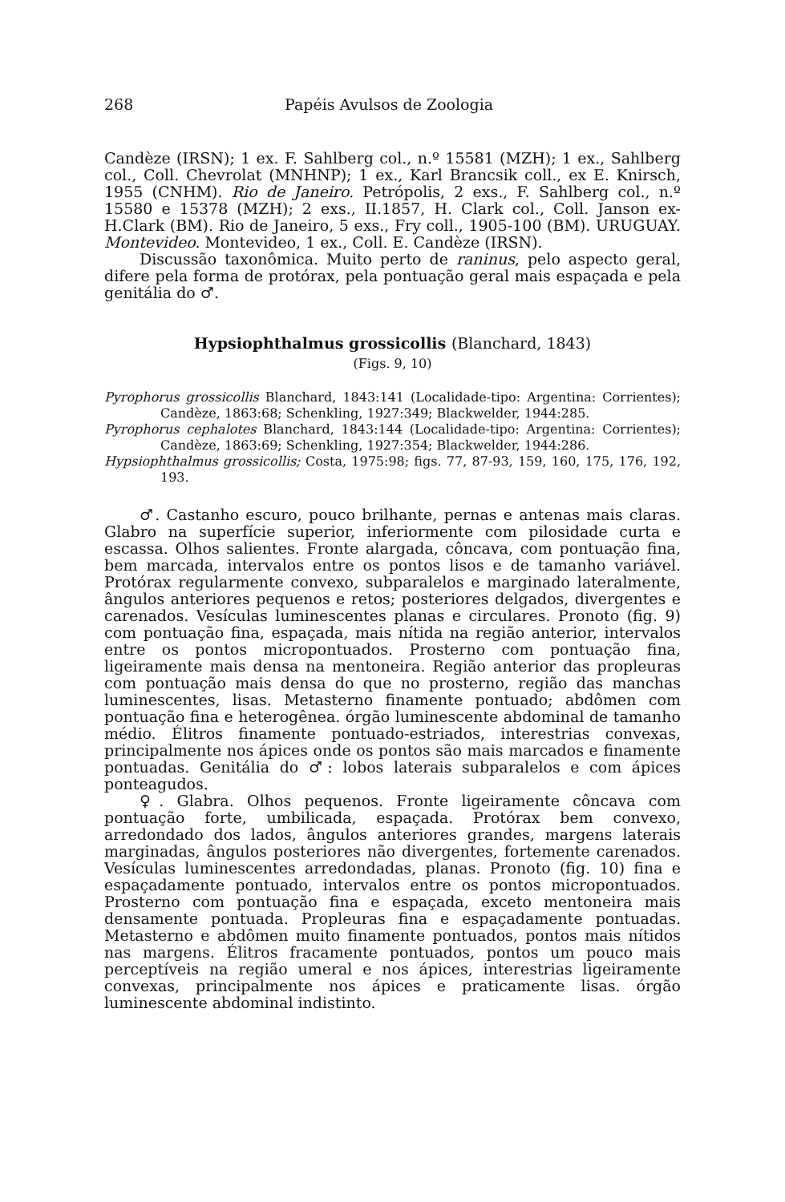268 Papéis Avulsos de Zoologia
Candèze (IRSN); 1 ex. F. Sahlberg col., n.º 15581 (MZH); 1 ex., Sahlberg col., Coll. Chevrolat (MNHNP); 1 ex., Karl Brancsik coll., ex E. Knirsch, 1955 (CNHM). Rio de Janeiro. Petrópolis, 2 exs., F. Sahlberg col., n.º 15580 e 15378 (MZH); 2 exs., II.1857, H. Clark col., Coll. Janson ex-H.Clark (BM). Rio de Janeiro, 5 exs., Fry coll., 1905-100 (BM). URUGUAY. Montevideo. Montevideo, 1 ex., Coll. E. Candèze (IRSN).
Discussão taxonômica. Muito perto de raninus, pelo aspecto geral, difere pela forma de protórax, pela pontuação geral mais espaçada e pela genitália do ♂.
Hypsiophthalmus grossicollis (Blanchard, 1843)
(Figs. 9, 10)
Pyrophorus grossicollis Blanchard, 1843:141 (Localidade-tipo: Argentina: Corrientes); Candèze, 1863:68; Schenkling, 1927:349; Blackwelder, 1944:285.
Pyrophorus cephalotes Blanchard, 1843:144 (Localidade-tipo: Argentina: Corrientes); Candèze, 1863:69; Schenkling, 1927:354; Blackwelder, 1944:286.
Hypsiophthalmus grossicollis; Costa, 1975:98; figs. 77, 87-93, 159, 160, 175, 176, 192, 193.
♂. Castanho escuro, pouco brilhante, pernas e antenas mais claras. Glabro na superfície superior, inferiormente com pilosidade curta e escassa. Olhos salientes. Fronte alargada, côncava, com pontuação fina, bem marcada, intervalos entre os pontos lisos e de tamanho variável. Protórax regularmente convexo, subparalelos e marginado lateralmente, ângulos anteriores pequenos e retos; posteriores delgados, divergentes e carenados. Vesículas luminescentes planas e circulares. Pronoto (fig. 9) com pontuação fina, espaçada, mais nítida na região anterior, intervalos entre os pontos micropontuados. Prosterno com pontuação fina, ligeiramente mais densa na mentoneira. Região anterior das propleuras com pontuação mais densa do que no prosterno, região das manchas luminescentes, lisas. Metasterno finamente pontuado; abdômen com pontuação fina e heterogênea. órgão luminescente abdominal de tamanho médio. Élitros finamente pontuado-estriados, interestrias convexas, principalmente nos ápices onde os pontos são mais marcados e finamente pontuadas. Genitália do ♂: lobos laterais subparalelos e com ápices ponteagudos.
♀. Glabra. Olhos pequenos. Fronte ligeiramente côncava com pontuação forte, umbilicada, espaçada. Protórax bem convexo, arredondado dos lados, ângulos anteriores grandes, margens laterais marginadas, ângulos posteriores não divergentes, fortemente carenados. Vesículas luminescentes arredondadas, planas. Pronoto (fig. 10) fina e espaçadamente pontuado, intervalos entre os pontos micropontuados. Prosterno com pontuação fina e espaçada, exceto mentoneira mais densamente pontuada. Propleuras fina e espaçadamente pontuadas. Metasterno e abdômen muito finamente pontuados, pontos mais nítidos nas margens. Élitros fracamente pontuados, pontos um pouco mais perceptíveis na região umeral e nos ápices, interestrias ligeiramente convexas, principalmente nos ápices e praticamente lisas. órgão luminescente abdominal indistinto.